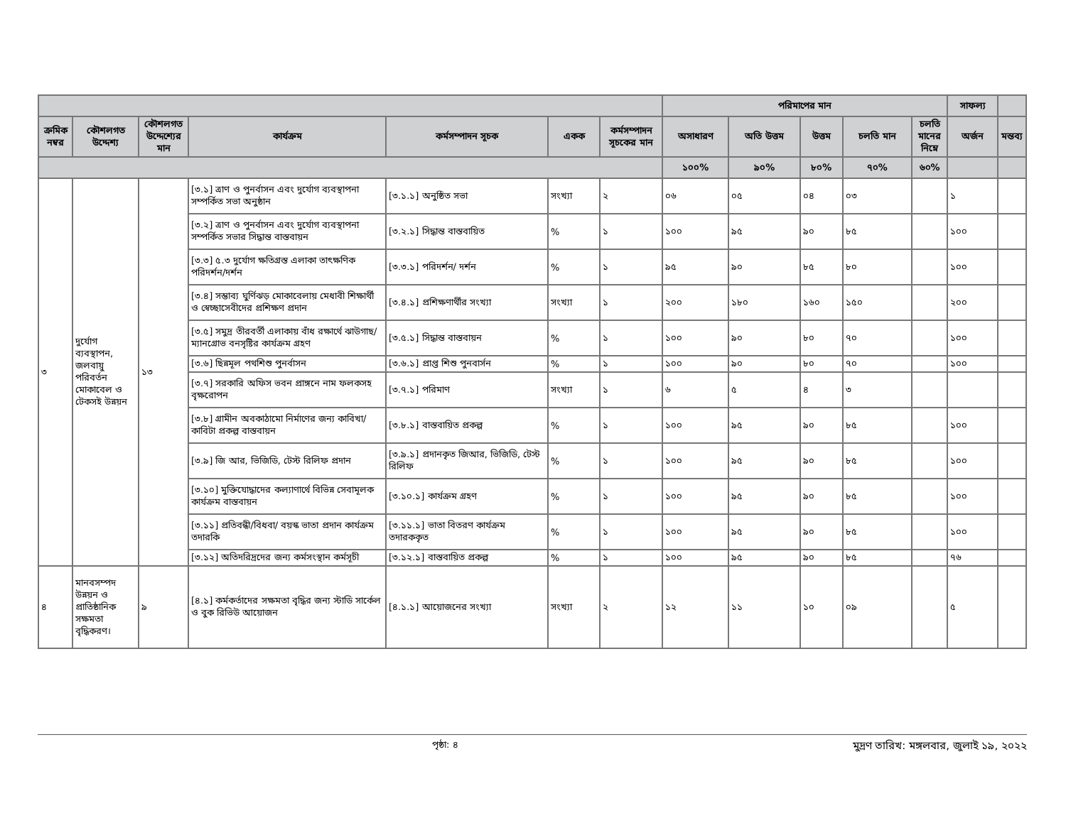| | | | | | | | পরিমাপের মান | | | | | সাফল্য | |
| --- | --- | --- | --- | --- | --- | --- | --- | --- | --- | --- | --- | --- | --- |
| ক্রমিক নম্বর | কৌশলগত উদ্দেশ্য | কৌশলগত উদ্দেশ্যের মান | কার্যক্রম | কর্মসম্পাদন সূচক | একক | কর্মসম্পাদন সূচকের মান | অসাধারণ | অতি উত্তম | উত্তম | চলতি মান | চলতি মানের নিম্নে | অর্জন | মন্তব্য |
| | | | | | | | ১০০% | ৯০% | ৮০% | ৭০% | ৬০% | | |
| ৩ | দুর্যোগ ব্যবস্থাপন, জলবায়ু পরিবর্তন মোকাবেল ও টেকসই উন্নয়ন | ১৩ | [৩.১] ত্রাণ ও পুনর্বাসন এবং দুর্যোগ ব্যবস্থাপনা সম্পর্কিত সভা অনুষ্ঠান | [৩.১.১] অনুষ্ঠিত সভা | সংখ্যা | ২ | ০৬ | ০৫ | ০৪ | ০৩ | | ১ | |
| | | | [৩.২] ত্রাণ ও পুনর্বাসন এবং দুর্যোগ ব্যবস্থাপনা সম্পর্কিত সভার সিদ্ধান্ত বাস্তবায়ন | [৩.২.১] সিদ্ধান্ত বাস্তবায়িত | % | ১ | ১০০ | ৯৫ | ৯০ | ৮৫ | | ১০০ | |
| | | | [৩.৩] ৫.৩ দুর্যোগ ক্ষতিগ্রস্ত এলাকা তাৎক্ষণিক পরিদর্শন/দর্শন | [৩.৩.১] পরিদর্শন/ দর্শন | % | ১ | ৯৫ | ৯০ | ৮৫ | ৮০ | | ১০০ | |
| | | | [৩.৪] সম্ভাব্য ঘুর্ণিঝড় মোকাবেলায় মেধাবী শিক্ষার্থী ও স্বেচ্ছাসেবীদের প্রশিক্ষণ প্রদান | [৩.৪.১] প্রশিক্ষণার্থীর সংখ্যা | সংখ্যা | ১ | ২০০ | ১৮০ | ১৬০ | ১৫০ | | ২০০ | |
| | | | [৩.৫] সমুদ্র তীরবর্তী এলাকায় বাঁধ রক্ষার্থে ঝাউগাছ/ম্যানগ্রোভ বনসৃষ্টির কার্যক্রম গ্রহণ | [৩.৫.১] সিদ্ধান্ত বাস্তবায়ন | % | ১ | ১০০ | ৯০ | ৮০ | ৭০ | | ১০০ | |
| | | | [৩.৬] ছিন্নমূল পথশিশু পুনর্বাসন | [৩.৬.১] প্রাপ্ত শিশু পুনবার্সন | % | ১ | ১০০ | ৯০ | ৮০ | ৭০ | | ১০০ | |
| | | | [৩.৭] সরকারি অফিস ভবন প্রাঙ্গনে নাম ফলকসহ বৃক্ষরোপন | [৩.৭.১] পরিমাণ | সংখ্যা | ১ | ৬ | ৫ | ৪ | ৩ | | | |
| | | | [৩.৮] গ্রামীন অবকাঠামো নির্মাণের জন্য কাবিখা/কাবিটা প্রকল্প বাস্তবায়ন | [৩.৮.১] বাস্তবায়িত প্রকল্প | % | ১ | ১০০ | ৯৫ | ৯০ | ৮৫ | | ১০০ | |
| | | | [৩.৯] জি আর, ভিজিডি, টেস্ট রিলিফ প্রদান | [৩.৯.১] প্রদানকৃত জিআর, ভিজিডি, টেস্ট রিলিফ | % | ১ | ১০০ | ৯৫ | ৯০ | ৮৫ | | ১০০ | |
| | | | [৩.১০] মুক্তিযোদ্ধাদের কল্যাণার্থে বিভিন্ন সেবামূলক কার্যক্রম বাস্তবায়ন | [৩.১০.১] কার্যক্রম গ্রহণ | % | ১ | ১০০ | ৯৫ | ৯০ | ৮৫ | | ১০০ | |
| | | | [৩.১১] প্রতিবন্ধী/বিধবা/ বয়স্ক ভাতা প্রদান কার্যক্রম তদারকি | [৩.১১.১] ভাতা বিতরণ কার্যক্রম তদারককৃত | % | ১ | ১০০ | ৯৫ | ৯০ | ৮৫ | | ১০০ | |
| | | | [৩.১২] অতিদরিদ্রদের জন্য কর্মসংস্থান কর্মসূচী | [৩.১২.১] বাস্তবায়িত প্রকল্প | % | ১ | ১০০ | ৯৫ | ৯০ | ৮৫ | | ৭৬ | |
| ৪ | মানবসম্পদ উন্নয়ন ও প্রাতিষ্ঠানিক সক্ষমতা বৃদ্ধিকরণ। | ৯ | [৪.১] কর্মকর্তাদের সক্ষমতা বৃদ্ধির জন্য স্টাডি সার্কেল ও বুক রিভিউ আয়োজন | [৪.১.১] আয়োজনের সংখ্যা | সংখ্যা | ২ | ১২ | ১১ | ১০ | ০৯ | | ৫ | |
পৃষ্ঠা: ৪ মুদ্রণ তারিখ: মঙ্গলবার, জুলাই ১৯, ২০২২